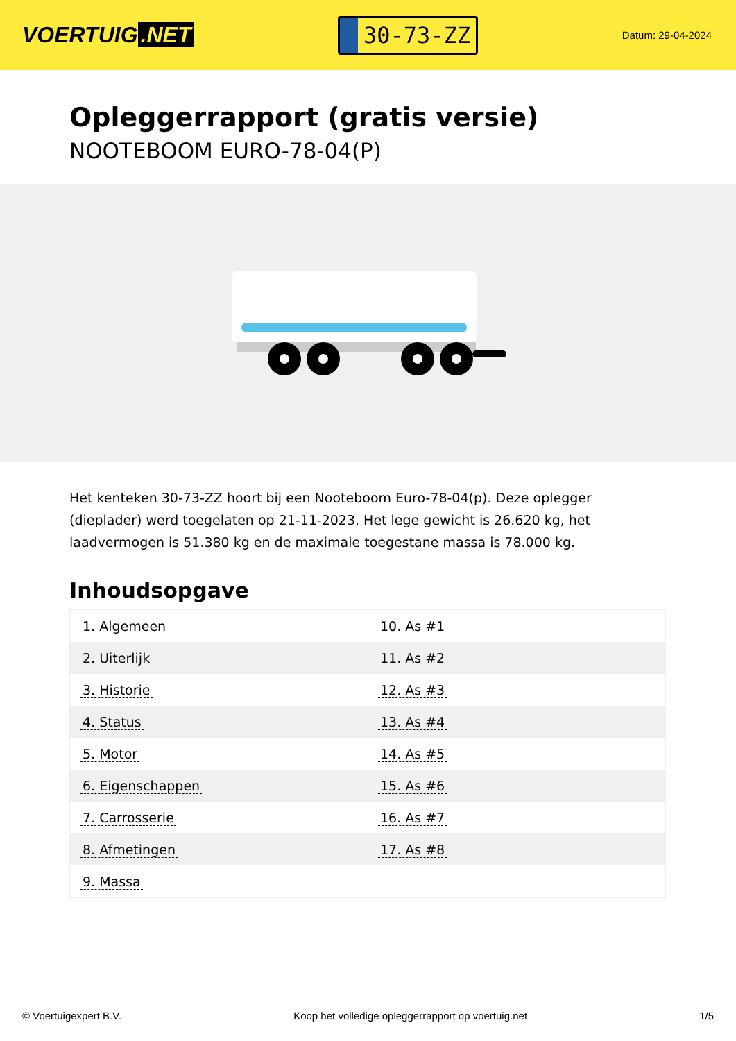VOERTUIG.NET
30-73-ZZ
Datum: 29-04-2024
Opleggerrapport (gratis versie)
NOOTEBOOM EURO-78-04(P)
Het kenteken 30-73-ZZ hoort bij een Nooteboom Euro-78-04(p). Deze oplegger (dieplader) werd toegelaten op 21-11-2023. Het lege gewicht is 26.620 kg, het laadvermogen is 51.380 kg en de maximale toegestane massa is 78.000 kg.
Inhoudsopgave
| 1. Algemeen | 10. As #1 |
| 2. Uiterlijk | 11. As #2 |
| 3. Historie | 12. As #3 |
| 4. Status | 13. As #4 |
| 5. Motor | 14. As #5 |
| 6. Eigenschappen | 15. As #6 |
| 7. Carrosserie | 16. As #7 |
| 8. Afmetingen | 17. As #8 |
| 9. Massa | |
© Voertuigexpert B.V. Koop het volledige opleggerrapport op voertuig.net 1/5